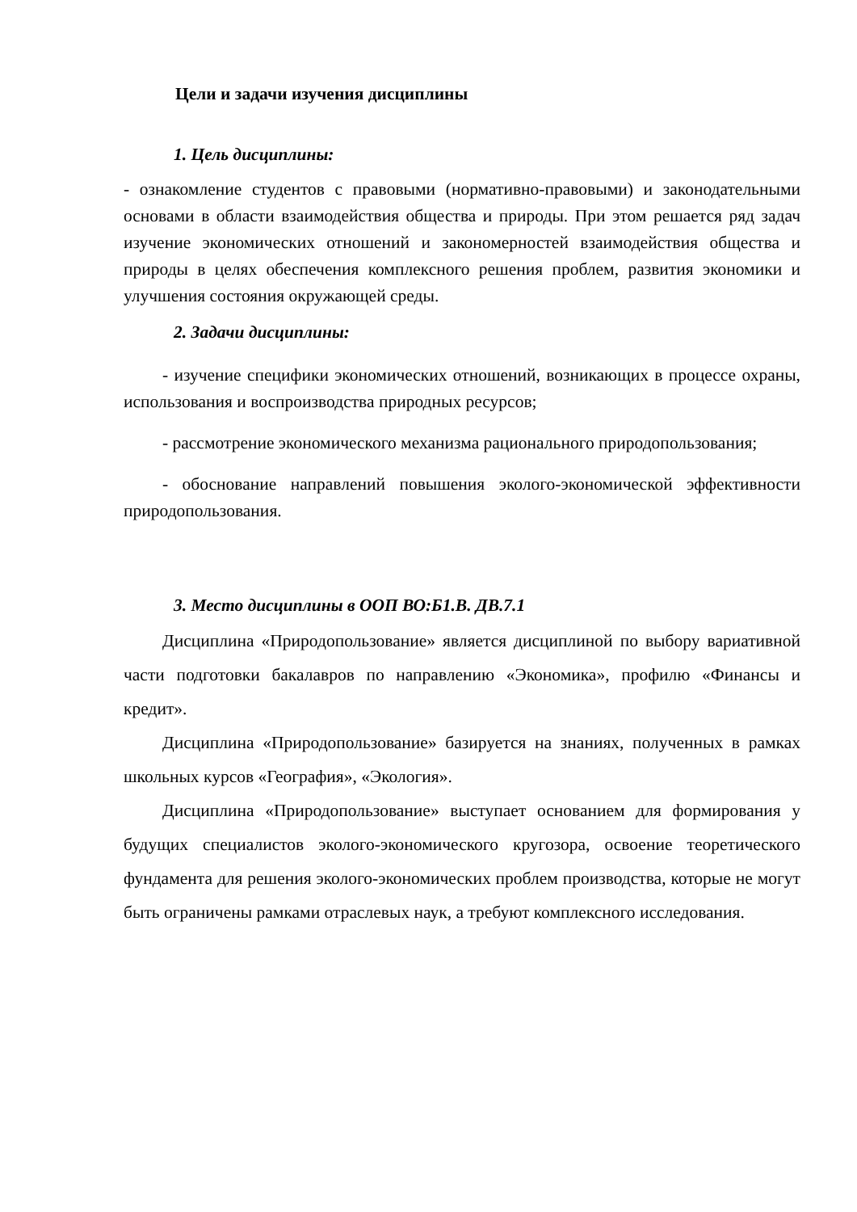Цели и задачи изучения дисциплины
1. Цель дисциплины:
- ознакомление студентов с правовыми (нормативно-правовыми) и законодательными основами в области взаимодействия общества и природы. При этом решается ряд задач изучение экономических отношений и закономерностей взаимодействия общества и природы в целях обеспечения комплексного решения проблем, развития экономики и улучшения состояния окружающей среды.
2. Задачи дисциплины:
- изучение специфики экономических отношений, возникающих в процессе охраны, использования и воспроизводства природных ресурсов;
- рассмотрение экономического механизма рационального природопользования;
- обоснование направлений повышения эколого-экономической эффективности природопользования.
3. Место дисциплины в ООП ВО:Б1.В. ДВ.7.1
Дисциплина «Природопользование» является дисциплиной по выбору вариативной части подготовки бакалавров по направлению «Экономика», профилю «Финансы и кредит».
Дисциплина «Природопользование» базируется на знаниях, полученных в рамках школьных курсов «География», «Экология».
Дисциплина «Природопользование» выступает основанием для формирования у будущих специалистов эколого-экономического кругозора, освоение теоретического фундамента для решения эколого-экономических проблем производства, которые не могут быть ограничены рамками отраслевых наук, а требуют комплексного исследования.